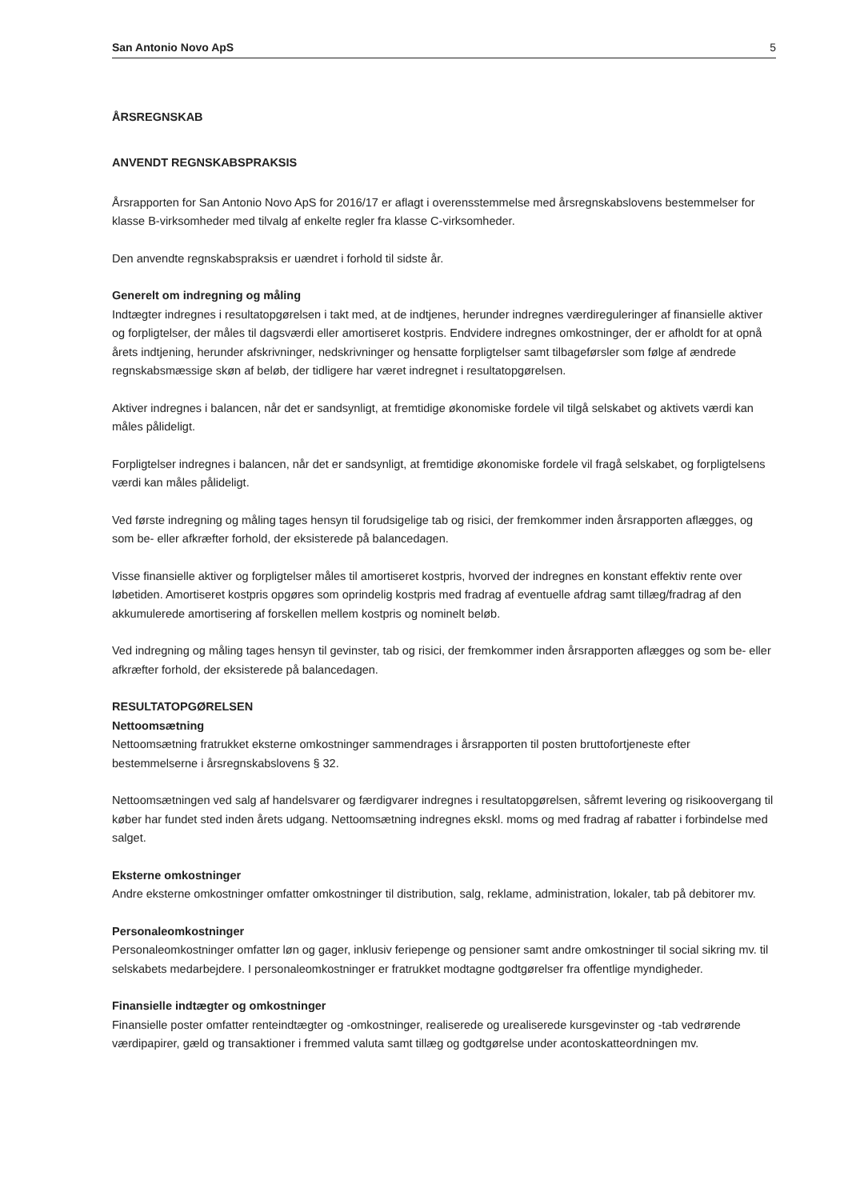San Antonio Novo ApS 5
ÅRSREGNSKAB
ANVENDT REGNSKABSPRAKSIS
Årsrapporten for San Antonio Novo ApS for 2016/17 er aflagt i overensstemmelse med årsregnskabslovens bestemmelser for klasse B-virksomheder med tilvalg af enkelte regler fra klasse C-virksomheder.
Den anvendte regnskabspraksis er uændret i forhold til sidste år.
Generelt om indregning og måling
Indtægter indregnes i resultatopgørelsen i takt med, at de indtjenes, herunder indregnes værdireguleringer af finansielle aktiver og forpligtelser, der måles til dagsværdi eller amortiseret kostpris. Endvidere indregnes omkostninger, der er afholdt for at opnå årets indtjening, herunder afskrivninger, nedskrivninger og hensatte forpligtelser samt tilbageførsler som følge af ændrede regnskabsmæssige skøn af beløb, der tidligere har været indregnet i resultatopgørelsen.
Aktiver indregnes i balancen, når det er sandsynligt, at fremtidige økonomiske fordele vil tilgå selskabet og aktivets værdi kan måles pålideligt.
Forpligtelser indregnes i balancen, når det er sandsynligt, at fremtidige økonomiske fordele vil fragå selskabet, og forpligtelsens værdi kan måles pålideligt.
Ved første indregning og måling tages hensyn til forudsigelige tab og risici, der fremkommer inden årsrapporten aflægges, og som be- eller afkræfter forhold, der eksisterede på balancedagen.
Visse finansielle aktiver og forpligtelser måles til amortiseret kostpris, hvorved der indregnes en konstant effektiv rente over løbetiden. Amortiseret kostpris opgøres som oprindelig kostpris med fradrag af eventuelle afdrag samt tillæg/fradrag af den akkumulerede amortisering af forskellen mellem kostpris og nominelt beløb.
Ved indregning og måling tages hensyn til gevinster, tab og risici, der fremkommer inden årsrapporten aflægges og som be- eller afkræfter forhold, der eksisterede på balancedagen.
RESULTATOPGØRELSEN
Nettoomsætning
Nettoomsætning fratrukket eksterne omkostninger sammendrages i årsrapporten til posten bruttofortjeneste efter bestemmelserne i årsregnskabslovens § 32.
Nettoomsætningen ved salg af handelsvarer og færdigvarer indregnes i resultatopgørelsen, såfremt levering og risikoovergang til køber har fundet sted inden årets udgang. Nettoomsætning indregnes ekskl. moms og med fradrag af rabatter i forbindelse med salget.
Eksterne omkostninger
Andre eksterne omkostninger omfatter omkostninger til distribution, salg, reklame, administration, lokaler, tab på debitorer mv.
Personaleomkostninger
Personaleomkostninger omfatter løn og gager, inklusiv feriepenge og pensioner samt andre omkostninger til social sikring mv. til selskabets medarbejdere. I personaleomkostninger er fratrukket modtagne godtgørelser fra offentlige myndigheder.
Finansielle indtægter og omkostninger
Finansielle poster omfatter renteindtægter og -omkostninger, realiserede og urealiserede kursgevinster og -tab vedrørende værdipapirer, gæld og transaktioner i fremmed valuta samt tillæg og godtgørelse under acontoskatteordningen mv.